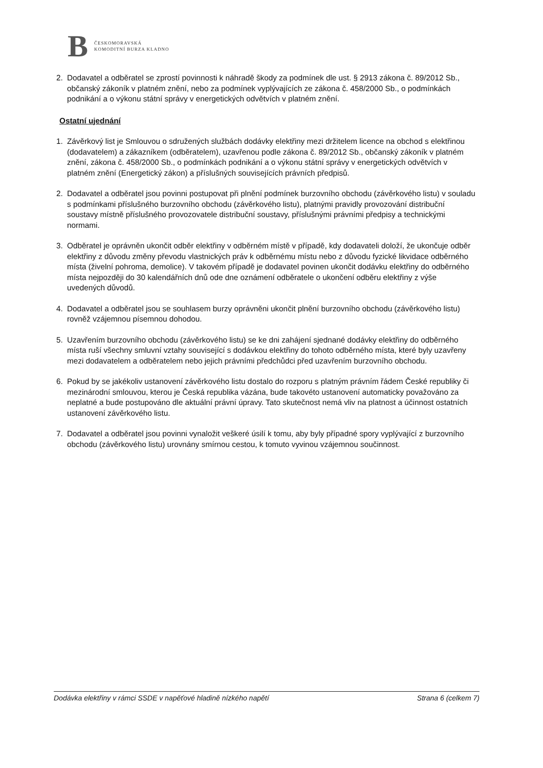B
ČESKOMORAVSKÁ
KOMODITNÍ BURZA KLADNO
2. Dodavatel a odběratel se zprostí povinnosti k náhradě škody za podmínek dle ust. § 2913 zákona č. 89/2012 Sb., občanský zákoník v platném znění, nebo za podmínek vyplývajících ze zákona č. 458/2000 Sb., o podmínkách podnikání a o výkonu státní správy v energetických odvětvích v platném znění.
Ostatní ujednání
1. Závěrkový list je Smlouvou o sdružených službách dodávky elektřiny mezi držitelem licence na obchod s elektřinou (dodavatelem) a zákazníkem (odběratelem), uzavřenou podle zákona č. 89/2012 Sb., občanský zákoník v platném znění, zákona č. 458/2000 Sb., o podmínkách podnikání a o výkonu státní správy v energetických odvětvích v platném znění (Energetický zákon) a příslušných souvisejících právních předpisů.
2. Dodavatel a odběratel jsou povinni postupovat při plnění podmínek burzovního obchodu (závěrkového listu) v souladu s podmínkami příslušného burzovního obchodu (závěrkového listu), platnými pravidly provozování distribuční soustavy místně příslušného provozovatele distribuční soustavy, příslušnými právními předpisy a technickými normami.
3. Odběratel je oprávněn ukončit odběr elektřiny v odběrném místě v případě, kdy dodavateli doloží, že ukončuje odběr elektřiny z důvodu změny převodu vlastnických práv k odběrnému místu nebo z důvodu fyzické likvidace odběrného místa (živelní pohroma, demolice). V takovém případě je dodavatel povinen ukončit dodávku elektřiny do odběrného místa nejpozději do 30 kalendářních dnů ode dne oznámení odběratele o ukončení odběru elektřiny z výše uvedených důvodů.
4. Dodavatel a odběratel jsou se souhlasem burzy oprávněni ukončit plnění burzovního obchodu (závěrkového listu) rovněž vzájemnou písemnou dohodou.
5. Uzavřením burzovního obchodu (závěrkového listu) se ke dni zahájení sjednané dodávky elektřiny do odběrného místa ruší všechny smluvní vztahy související s dodávkou elektřiny do tohoto odběrného místa, které byly uzavřeny mezi dodavatelem a odběratelem nebo jejich právními předchůdci před uzavřením burzovního obchodu.
6. Pokud by se jakékoliv ustanovení závěrkového listu dostalo do rozporu s platným právním řádem České republiky či mezinárodní smlouvou, kterou je Česká republika vázána, bude takovéto ustanovení automaticky považováno za neplatné a bude postupováno dle aktuální právní úpravy. Tato skutečnost nemá vliv na platnost a účinnost ostatních ustanovení závěrkového listu.
7. Dodavatel a odběratel jsou povinni vynaložit veškeré úsilí k tomu, aby byly případné spory vyplývající z burzovního obchodu (závěrkového listu) urovnány smírnou cestou, k tomuto vyvinou vzájemnou součinnost.
Dodávka elektřiny v rámci SSDE v napěťové hladině nízkého napětí Strana 6 (celkem 7)